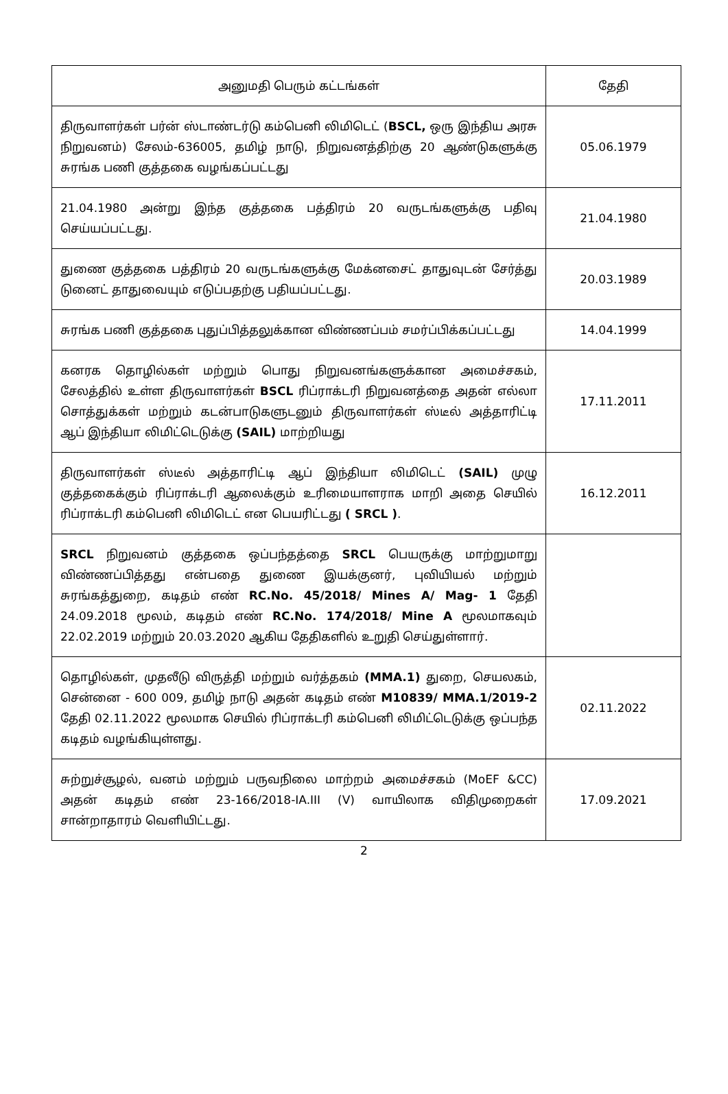| அனுமதி பெரும் கட்டங்கள் | தேதி |
| --- | --- |
| திருவாளர்கள் பர்ன் ஸ்டாண்டர்டு கம்பெனி லிமிடெட் ( BSCL, ஒரு இந்திய அரசு நிறுவனம்) சேலம்-636005, தமிழ் நாடு, நிறுவனத்திற்கு 20 ஆண்டுகளுக்கு சுரங்க பணி குத்தகை வழங்கப்பட்டது | 05.06.1979 |
| 21.04.1980 அன்று இந்த குத்தகை பத்திரம் 20 வருடங்களுக்கு பதிவு செய்யப்பட்டது. | 21.04.1980 |
| துணை குத்தகை பத்திரம் 20 வருடங்களுக்கு மேக்னசைட் தாதுவுடன் சேர்த்து டுனைட் தாதுவையும் எடுப்பதற்கு பதியப்பட்டது. | 20.03.1989 |
| சுரங்க பணி குத்தகை புதுப்பித்தலுக்கான விண்ணப்பம் சமர்ப்பிக்கப்பட்டது | 14.04.1999 |
| கனரக தொழில்கள் மற்றும் பொது நிறுவனங்களுக்கான அமைச்சகம், சேலத்தில் உள்ள திருவாளர்கள் BSCL ரிப்ராக்டரி நிறுவனத்தை அதன் எல்லா சொத்துக்கள் மற்றும் கடன்பாடுகளுடனும் திருவாளர்கள் ஸ்டீல் அத்தாரிட்டி ஆப் இந்தியா லிமிட்டெடுக்கு (SAIL) மாற்றியது | 17.11.2011 |
| திருவாளர்கள் ஸ்டீல் அத்தாரிட்டி ஆப் இந்தியா லிமிடெட் (SAIL) முழு குத்தகைக்கும் ரிப்ராக்டரி ஆலைக்கும் உரிமையாளராக மாறி அதை செயில் ரிப்ராக்டரி கம்பெனி லிமிடெட் என பெயரிட்டது ( SRCL ) . | 16.12.2011 |
| SRCL நிறுவனம் குத்தகை ஒப்பந்தத்தை SRCL பெயருக்கு மாற்றுமாறு விண்ணப்பித்தது என்பதை துணை இயக்குனர், புவியியல் மற்றும் சுரங்கத்துறை, கடிதம் எண் RC.No. 45/2018/ Mines A/ Mag- 1 தேதி 24.09.2018 மூலம், கடிதம் எண் RC.No. 174/2018/ Mine A மூலமாகவும் 22.02.2019 மற்றும் 20.03.2020 ஆகிய தேதிகளில் உறுதி செய்துள்ளார். | |
| தொழில்கள், முதலீடு விருத்தி மற்றும் வர்த்தகம் (MMA.1) துறை, செயலகம், சென்னை - 600 009, தமிழ் நாடு அதன் கடிதம் எண் M10839/ MMA.1/2019-2 தேதி 02.11.2022 மூலமாக செயில் ரிப்ராக்டரி கம்பெனி லிமிட்டெடுக்கு ஒப்பந்த கடிதம் வழங்கியுள்ளது. | 02.11.2022 |
| சுற்றுச்சூழல், வனம் மற்றும் பருவநிலை மாற்றம் அமைச்சகம் (MoEF &CC) அதன் கடிதம் எண் 23-166/2018-IA.III (V) வாயிலாக விதிமுறைகள் சான்றாதாரம் வெளியிட்டது. | 17.09.2021 |
2